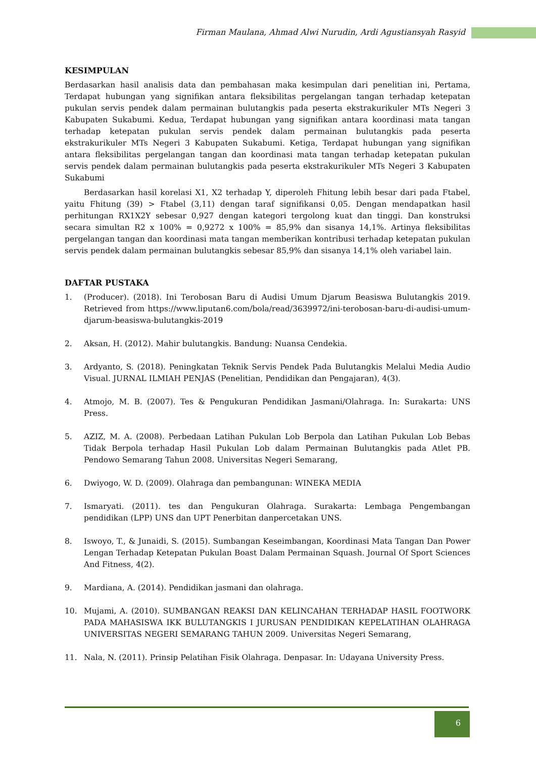Firman Maulana, Ahmad Alwi Nurudin, Ardi Agustiansyah Rasyid
KESIMPULAN
Berdasarkan hasil analisis data dan pembahasan maka kesimpulan dari penelitian ini, Pertama, Terdapat hubungan yang signifikan antara fleksibilitas pergelangan tangan terhadap ketepatan pukulan servis pendek dalam permainan bulutangkis pada peserta ekstrakurikuler MTs Negeri 3 Kabupaten Sukabumi. Kedua, Terdapat hubungan yang signifikan antara koordinasi mata tangan terhadap ketepatan pukulan servis pendek dalam permainan bulutangkis pada peserta ekstrakurikuler MTs Negeri 3 Kabupaten Sukabumi. Ketiga, Terdapat hubungan yang signifikan antara fleksibilitas pergelangan tangan dan koordinasi mata tangan terhadap ketepatan pukulan servis pendek dalam permainan bulutangkis pada peserta ekstrakurikuler MTs Negeri 3 Kabupaten Sukabumi
Berdasarkan hasil korelasi X1, X2 terhadap Y, diperoleh Fhitung lebih besar dari pada Ftabel, yaitu Fhitung (39) > Ftabel (3,11) dengan taraf signifikansi 0,05. Dengan mendapatkan hasil perhitungan RX1X2Y sebesar 0,927 dengan kategori tergolong kuat dan tinggi. Dan konstruksi secara simultan R2 x 100% = 0,9272 x 100% = 85,9% dan sisanya 14,1%. Artinya fleksibilitas pergelangan tangan dan koordinasi mata tangan memberikan kontribusi terhadap ketepatan pukulan servis pendek dalam permainan bulutangkis sebesar 85,9% dan sisanya 14,1% oleh variabel lain.
DAFTAR PUSTAKA
1. (Producer). (2018). Ini Terobosan Baru di Audisi Umum Djarum Beasiswa Bulutangkis 2019. Retrieved from https://www.liputan6.com/bola/read/3639972/ini-terobosan-baru-di-audisi-umum-djarum-beasiswa-bulutangkis-2019
2. Aksan, H. (2012). Mahir bulutangkis. Bandung: Nuansa Cendekia.
3. Ardyanto, S. (2018). Peningkatan Teknik Servis Pendek Pada Bulutangkis Melalui Media Audio Visual. JURNAL ILMIAH PENJAS (Penelitian, Pendidikan dan Pengajaran), 4(3).
4. Atmojo, M. B. (2007). Tes & Pengukuran Pendidikan Jasmani/Olahraga. In: Surakarta: UNS Press.
5. AZIZ, M. A. (2008). Perbedaan Latihan Pukulan Lob Berpola dan Latihan Pukulan Lob Bebas Tidak Berpola terhadap Hasil Pukulan Lob dalam Permainan Bulutangkis pada Atlet PB. Pendowo Semarang Tahun 2008. Universitas Negeri Semarang,
6. Dwiyogo, W. D. (2009). Olahraga dan pembangunan: WINEKA MEDIA
7. Ismaryati. (2011). tes dan Pengukuran Olahraga. Surakarta: Lembaga Pengembangan pendidikan (LPP) UNS dan UPT Penerbitan danpercetakan UNS.
8. Iswoyo, T., & Junaidi, S. (2015). Sumbangan Keseimbangan, Koordinasi Mata Tangan Dan Power Lengan Terhadap Ketepatan Pukulan Boast Dalam Permainan Squash. Journal Of Sport Sciences And Fitness, 4(2).
9. Mardiana, A. (2014). Pendidikan jasmani dan olahraga.
10. Mujami, A. (2010). SUMBANGAN REAKSI DAN KELINCAHAN TERHADAP HASIL FOOTWORK PADA MAHASISWA IKK BULUTANGKIS I JURUSAN PENDIDIKAN KEPELATIHAN OLAHRAGA UNIVERSITAS NEGERI SEMARANG TAHUN 2009. Universitas Negeri Semarang,
11. Nala, N. (2011). Prinsip Pelatihan Fisik Olahraga. Denpasar. In: Udayana University Press.
6